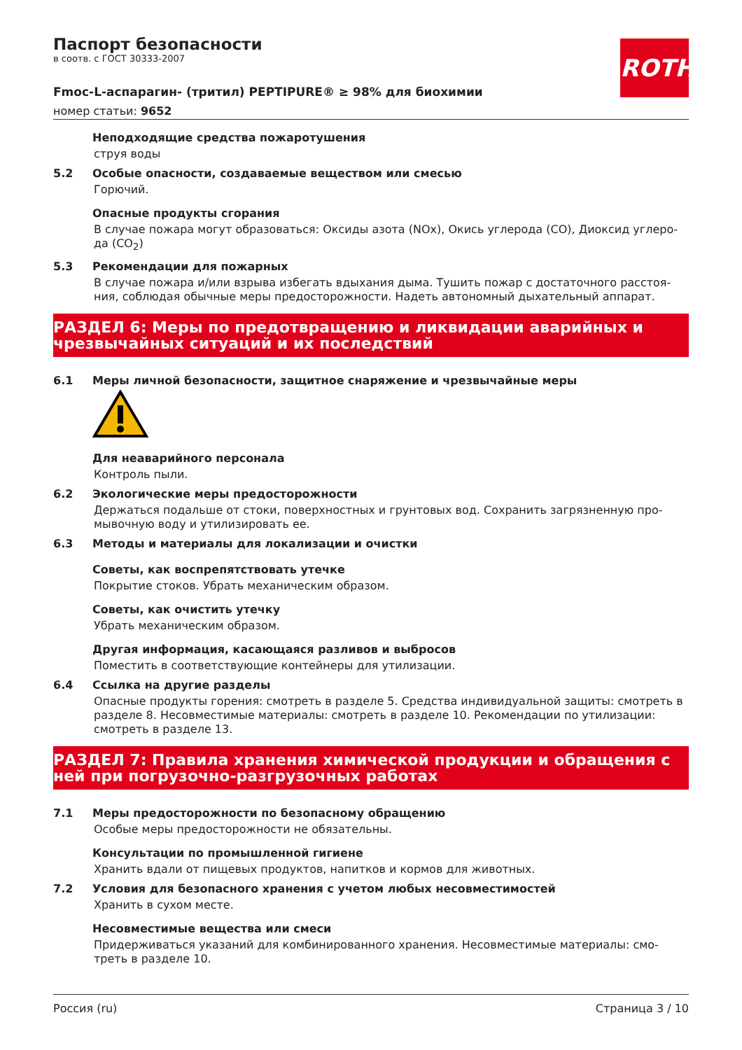ROTH
Паспорт безопасности
в соотв. с ГОСТ 30333-2007
Fmoc-L-аспарагин- (тритил) PEPTIPURE® ≥ 98% для биохимии
номер статьи: 9652
Неподходящие средства пожаротушения
струя воды
5.2 Особые опасности, создаваемые веществом или смесью
Горючий.
Опасные продукты сгорания
В случае пожара могут образоваться: Оксиды азота (NOx), Окись углерода (CO), Диоксид углеро-да (CO<sub>2</sub>)
5.3 Рекомендации для пожарных
В случае пожара и/или взрыва избегать вдыхания дыма. Тушить пожар с достаточного расстоя-ния, соблюдая обычные меры предосторожности. Надеть автономный дыхательный аппарат.
РАЗДЕЛ 6: Меры по предотвращению и ликвидации аварийных и чрезвычайных ситуаций и их последствий
6.1 Меры личной безопасности, защитное снаряжение и чрезвычайные меры
Для неаварийного персонала
Контроль пыли.
6.2 Экологические меры предосторожности
Держаться подальше от стоки, поверхностных и грунтовых вод. Сохранить загрязненную про-мывочную воду и утилизировать ее.
6.3 Методы и материалы для локализации и очистки
Советы, как воспрепятствовать утечке
Покрытие стоков. Убрать механическим образом.
Советы, как очистить утечку
Убрать механическим образом.
Другая информация, касающаяся разливов и выбросов
Поместить в соответствующие контейнеры для утилизации.
6.4 Ссылка на другие разделы
Опасные продукты горения: смотреть в разделе 5. Средства индивидуальной защиты: смотреть в разделе 8. Несовместимые материалы: смотреть в разделе 10. Рекомендации по утилизации: смотреть в разделе 13.
РАЗДЕЛ 7: Правила хранения химической продукции и обращения с ней при погрузочно-разгрузочных работах
7.1 Меры предосторожности по безопасному обращению
Особые меры предосторожности не обязательны.
Консультации по промышленной гигиене
Хранить вдали от пищевых продуктов, напитков и кормов для животных.
7.2 Условия для безопасного хранения с учетом любых несовместимостей
Хранить в сухом месте.
Несовместимые вещества или смеси
Придерживаться указаний для комбинированного хранения. Несовместимые материалы: смо-треть в разделе 10.
Россия (ru) Страница 3 / 10